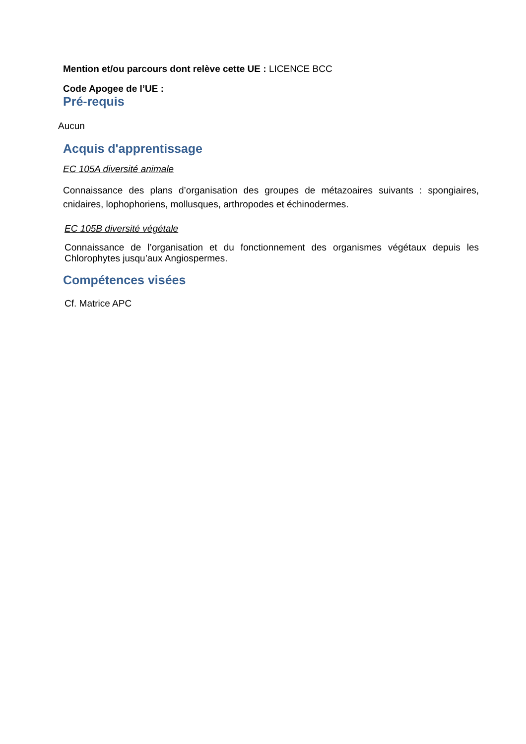Mention et/ou parcours dont relève cette UE : LICENCE BCC
Code Apogee de l’UE :
Pré-requis
Aucun
Acquis d'apprentissage
EC 105A diversité animale
Connaissance des plans d’organisation des groupes de métazoaires suivants : spongiaires, cnidaires, lophophoriens, mollusques, arthropodes et échinodermes.
EC 105B diversité végétale
Connaissance de l’organisation et du fonctionnement des organismes végétaux depuis les Chlorophytes jusqu’aux Angiospermes.
Compétences visées
Cf. Matrice APC